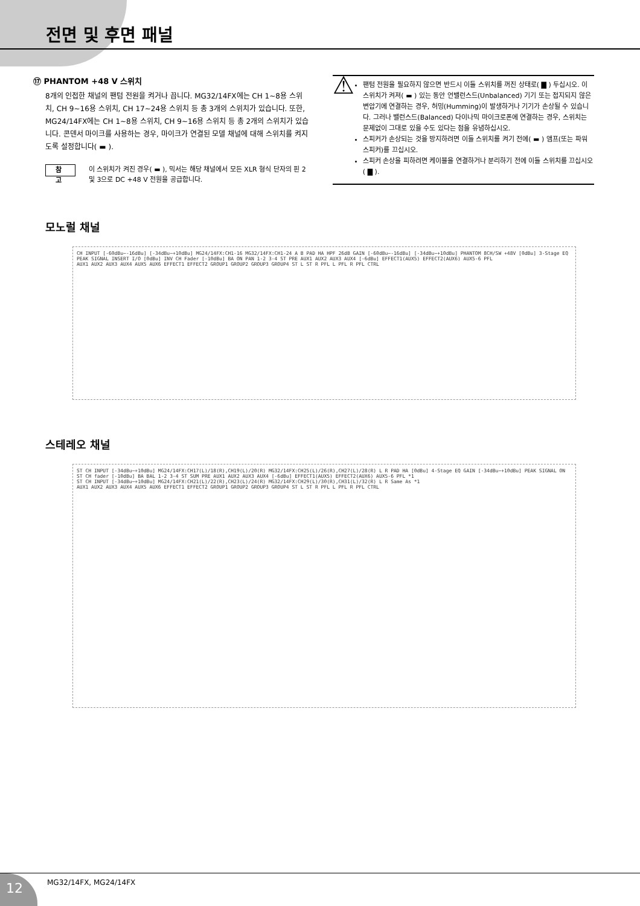전면 및 후면 패널
⑰ PHANTOM +48 V 스위치
8개의 인접한 채널의 팬텀 전원을 켜거나 끕니다. MG32/14FX에는 CH 1~8용 스위치, CH 9~16용 스위치, CH 17~24용 스위치 등 총 3개의 스위치가 있습니다. 또한, MG24/14FX에는 CH 1~8용 스위치, CH 9~16용 스위치 등 총 2개의 스위치가 있습니다. 콘덴서 마이크를 사용하는 경우, 마이크가 연결된 모델 채널에 대해 스위치를 켜지도록 설정합니다( ▬ ).
참 고 이 스위치가 켜진 경우( ▬ ), 믹서는 해당 채널에서 모든 XLR 형식 단자의 핀 2 및 3으로 DC +48 V 전원을 공급합니다.
⚠
팬텀 전원을 필요하지 않으면 반드시 이들 스위치를 꺼진 상태로( ▇ ) 두십시오. 이 스위치가 켜져( ▬ ) 있는 동안 언밸런스드(Unbalanced) 기기 또는 접지되지 않은 변압기에 연결하는 경우, 허밍(Humming)이 발생하거나 기기가 손상될 수 있습니다. 그러나 밸런스드(Balanced) 다이나믹 마이크로폰에 연결하는 경우, 스위치는 문제없이 그대로 있을 수도 있다는 점을 유념하십시오.
스피커가 손상되는 것을 방지하려면 이들 스위치를 켜기 전에( ▬ ) 앰프(또는 파워 스피커)를 끄십시오.
스피커 손상을 피하려면 케이블을 연결하거나 분리하기 전에 이들 스위치를 끄십시오( ▇ ).
모노럴 채널
CH INPUT [-60dBu~-16dBu] [-34dBu~+10dBu] MG24/14FX:CH1-16 MG32/14FX:CH1-24 A B PAD HA HPF 26dB GAIN [-60dBu~-16dBu] [-34dBu~+10dBu] PHANTOM 8CH/SW +48V [0dBu] 3-Stage EQ PEAK SIGNAL INSERT I/O [0dBu] INV CH Fader [-10dBu] BA ON PAN 1-2 3-4 ST PRE AUX1 AUX2 AUX3 AUX4 [-6dBu] EFFECT1(AUX5) EFFECT2(AUX6) AUX5-6 PFL
AUX1 AUX2 AUX3 AUX4 AUX5 AUX6 EFFECT1 EFFECT2 GROUP1 GROUP2 GROUP3 GROUP4 ST L ST R PFL L PFL R PFL CTRL
스테레오 채널
ST CH INPUT [-34dBu~+10dBu] MG24/14FX:CH17(L)/18(R),CH19(L)/20(R) MG32/14FX:CH25(L)/26(R),CH27(L)/28(R) L R PAD HA [0dBu] 4-Stage EQ GAIN [-34dBu~+10dBu] PEAK SIGNAL ON ST CH fader [-10dBu] BA BAL 1-2 3-4 ST SUM PRE AUX1 AUX2 AUX3 AUX4 [-6dBu] EFFECT1(AUX5) EFFECT2(AUX6) AUX5-6 PFL *1
ST CH INPUT [-34dBu~+10dBu] MG24/14FX:CH21(L)/22(R),CH23(L)/24(R) MG32/14FX:CH29(L)/30(R),CH31(L)/32(R) L R Same As *1
AUX1 AUX2 AUX3 AUX4 AUX5 AUX6 EFFECT1 EFFECT2 GROUP1 GROUP2 GROUP3 GROUP4 ST L ST R PFL L PFL R PFL CTRL
12 MG32/14FX, MG24/14FX